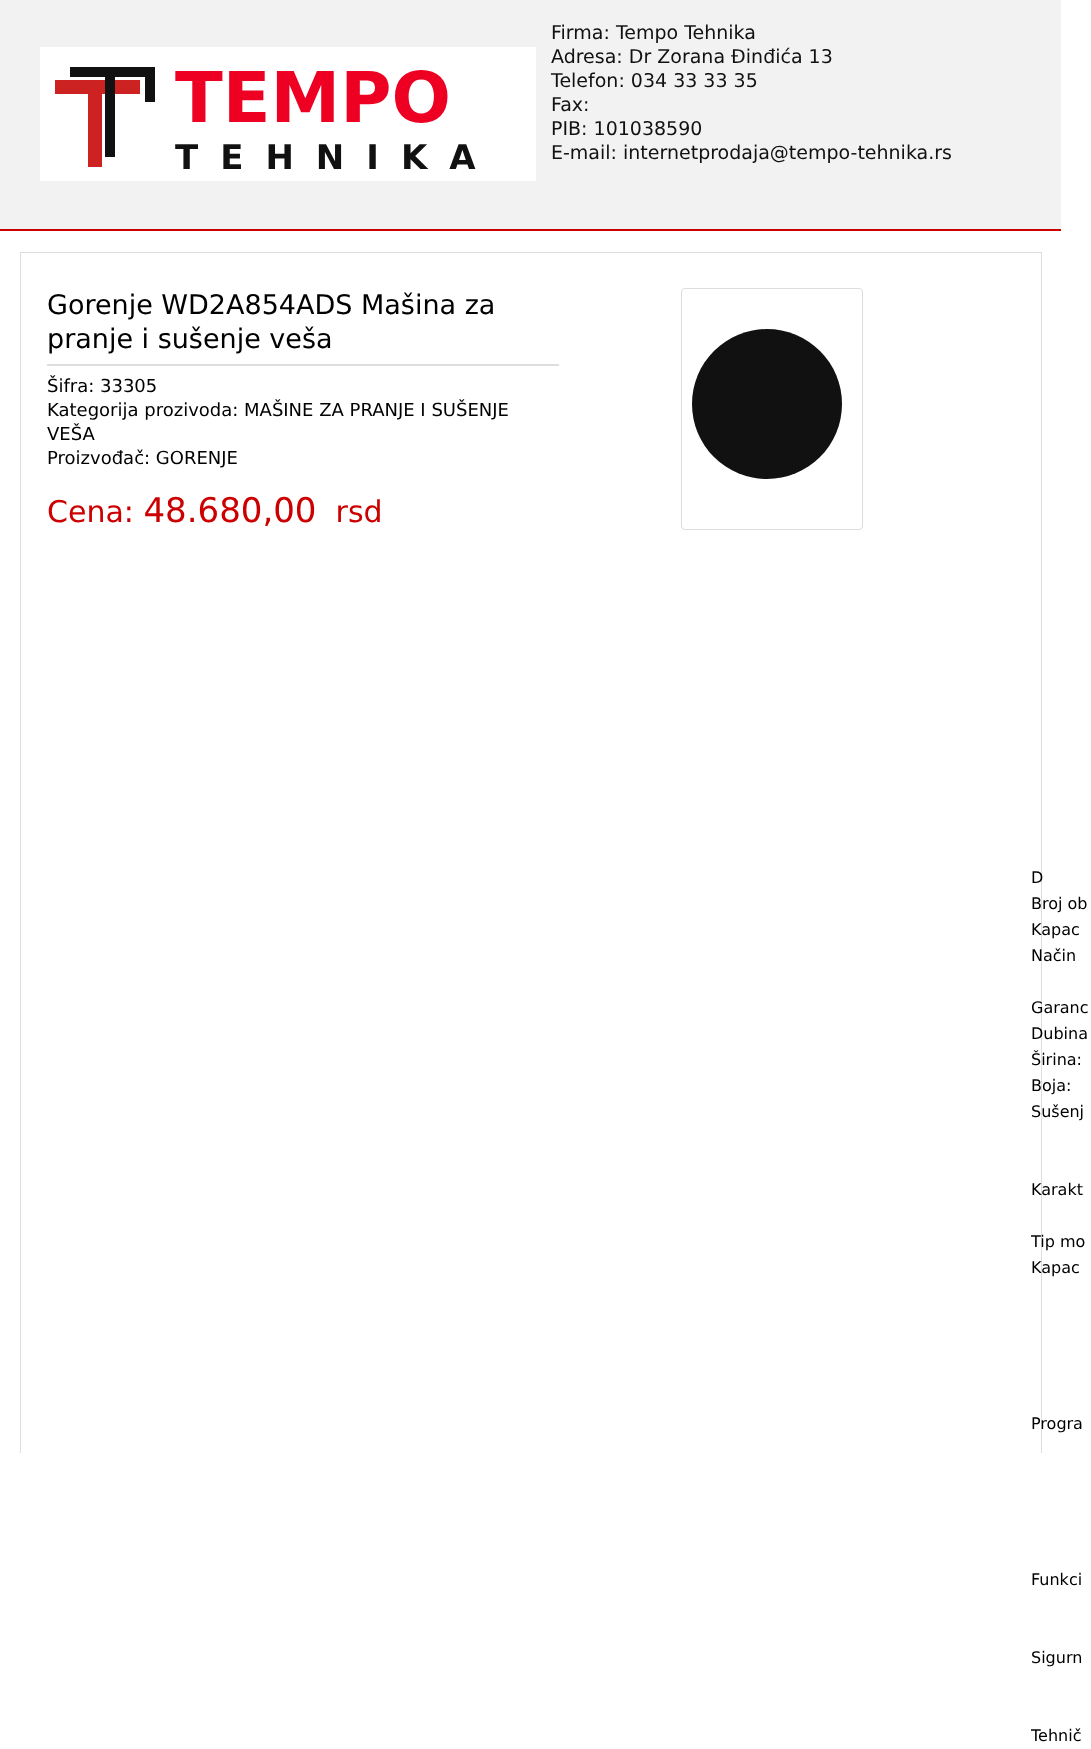TEMPO
TEHNIKA
Firma: Tempo Tehnika
Adresa: Dr Zorana Đinđića 13
Telefon: 034 33 33 35
Fax:
PIB: 101038590
E-mail: internetprodaja@tempo-tehnika.rs
Gorenje WD2A854ADS Mašina za pranje i sušenje veša
Šifra: 33305
Kategorija prozivoda: MAŠINE ZA PRANJE I SUŠENJE VEŠA
Proizvođač: GORENJE
Cena: 48.680,00 rsd
D
Broj ob
Kapac
Način
Garanc
Dubina
Širina:
Boja:
Sušenj
Karakt
Tip mo
Kapac
Progra
Funkci
Sigurn
Tehnič